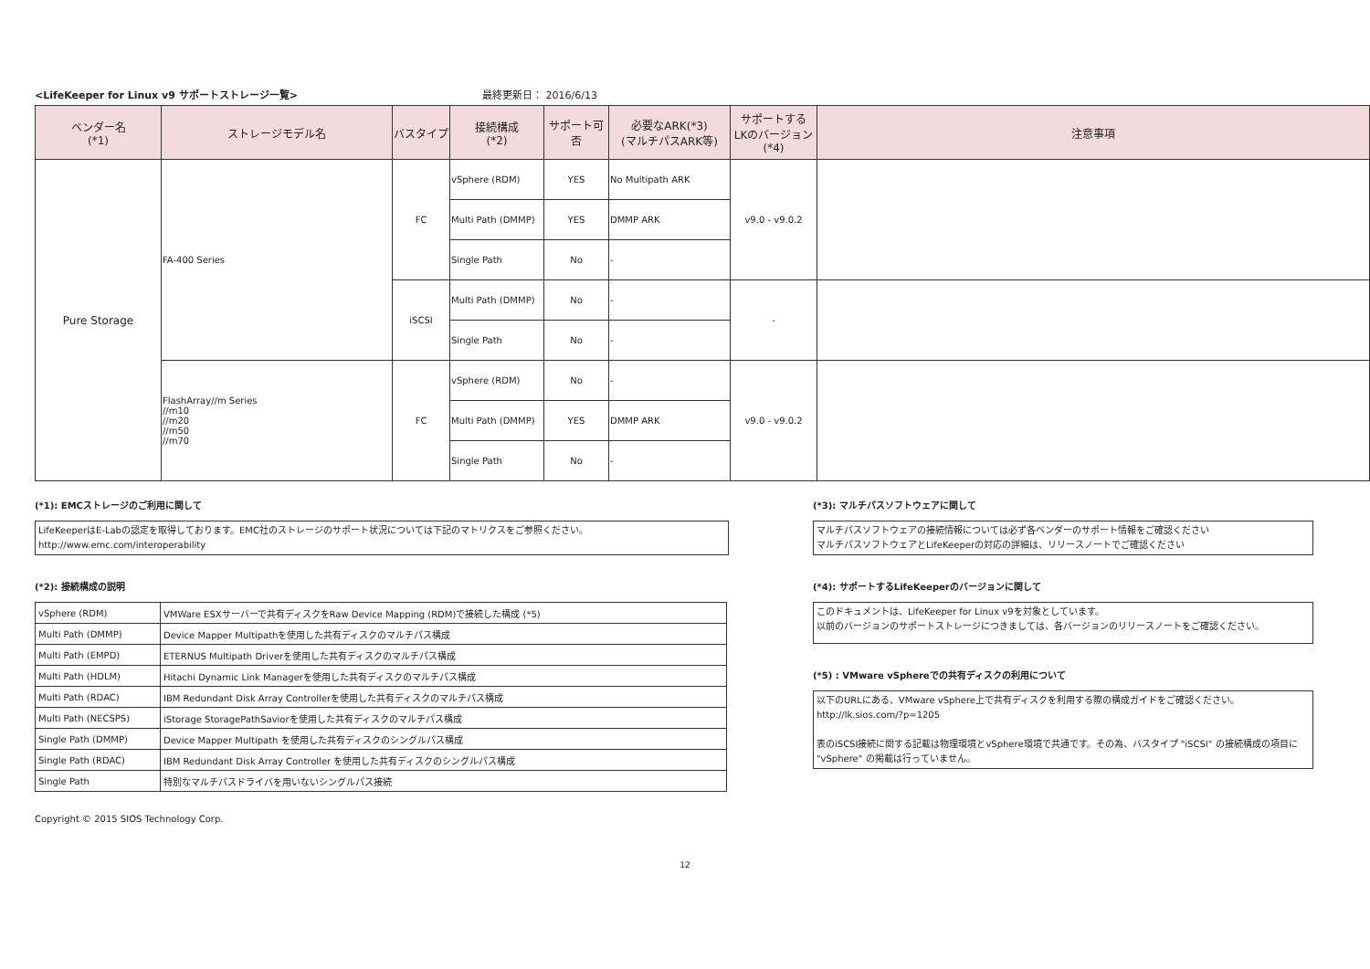<LifeKeeper for Linux v9 サポートストレージ一覧> 最終更新日： 2016/6/13
| ベンダー名 (*1) | ストレージモデル名 | バスタイプ | 接続構成 (*2) | サポート可否 | 必要なARK(*3) (マルチパスARK等) | サポートする LKのバージョン (*4) | 注意事項 |
| --- | --- | --- | --- | --- | --- | --- | --- |
| Pure Storage | FA-400 Series | FC | vSphere (RDM) | YES | No Multipath ARK | v9.0 - v9.0.2 | |
| | | | Multi Path (DMMP) | YES | DMMP ARK | | |
| | | | Single Path | No | - | | |
| | | iSCSI | Multi Path (DMMP) | No | - | - | |
| | | | Single Path | No | - | | |
| | FlashArray//m Series //m10 //m20 //m50 //m70 | FC | vSphere (RDM) | No | - | v9.0 - v9.0.2 | |
| | | | Multi Path (DMMP) | YES | DMMP ARK | | |
| | | | Single Path | No | - | | |
(*1): EMCストレージのご利用に関して
LifeKeeperはE-Labの認定を取得しております。EMC社のストレージのサポート状況については下記のマトリクスをご参照ください。
http://www.emc.com/interoperability
(*2): 接続構成の説明
| vSphere (RDM) | VMWare ESXサーバーで共有ディスクをRaw Device Mapping (RDM)で接続した構成 (*5) |
| Multi Path (DMMP) | Device Mapper Multipathを使用した共有ディスクのマルチパス構成 |
| Multi Path (EMPD) | ETERNUS Multipath Driverを使用した共有ディスクのマルチパス構成 |
| Multi Path (HDLM) | Hitachi Dynamic Link Managerを使用した共有ディスクのマルチパス構成 |
| Multi Path (RDAC) | IBM Redundant Disk Array Controllerを使用した共有ディスクのマルチパス構成 |
| Multi Path (NECSPS) | iStorage StoragePathSaviorを使用した共有ディスクのマルチパス構成 |
| Single Path (DMMP) | Device Mapper Multipath を使用した共有ディスクのシングルパス構成 |
| Single Path (RDAC) | IBM Redundant Disk Array Controller を使用した共有ディスクのシングルパス構成 |
| Single Path | 特別なマルチパスドライバを用いないシングルパス接続 |
Copyright © 2015 SIOS Technology Corp.
(*3): マルチパスソフトウェアに関して
マルチパスソフトウェアの接続情報については必ず各ベンダーのサポート情報をご確認ください
マルチパスソフトウェアとLifeKeeperの対応の詳細は、リリースノートでご確認ください
(*4): サポートするLifeKeeperのバージョンに関して
このドキュメントは、LifeKeeper for Linux v9を対象としています。
以前のバージョンのサポートストレージにつきましては、各バージョンのリリースノートをご確認ください。
(*5) : VMware vSphereでの共有ディスクの利用について
以下のURLにある、VMware vSphere上で共有ディスクを利用する際の構成ガイドをご確認ください。
http://lk.sios.com/?p=1205
表のiSCSI接続に関する記載は物理環境とvSphere環境で共通です。その為、バスタイプ "iSCSI" の接続構成の項目に "vSphere" の掲載は行っていません。
12